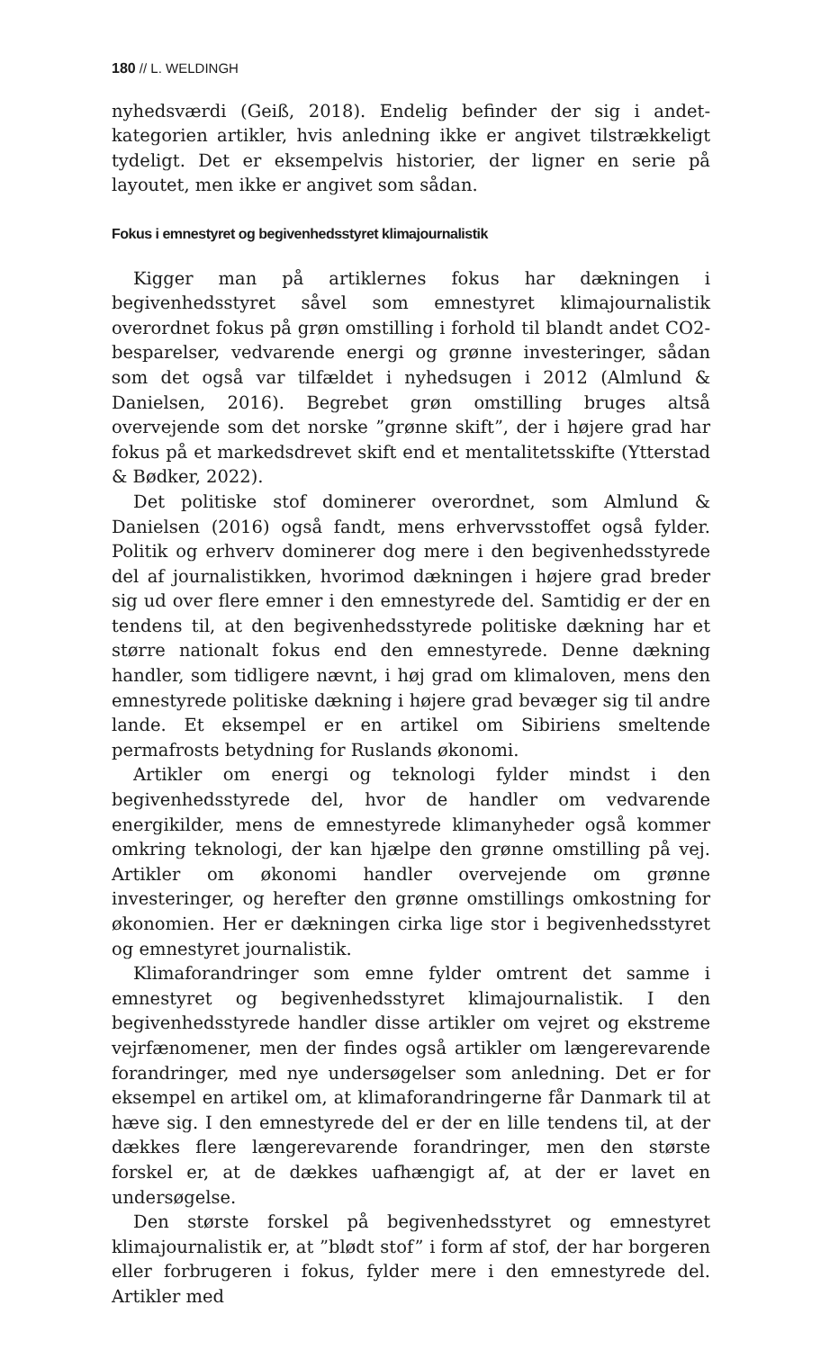180 // L. WELDINGH
nyhedsværdi (Geiß, 2018). Endelig befinder der sig i andet-kategorien artikler, hvis anledning ikke er angivet tilstrækkeligt tydeligt. Det er eksempelvis historier, der ligner en serie på layoutet, men ikke er angivet som sådan.
Fokus i emnestyret og begivenhedsstyret klimajournalistik
Kigger man på artiklernes fokus har dækningen i begivenhedsstyret såvel som emnestyret klimajournalistik overordnet fokus på grøn omstilling i forhold til blandt andet CO2- besparelser, vedvarende energi og grønne investeringer, sådan som det også var tilfældet i nyhedsugen i 2012 (Almlund & Danielsen, 2016). Begrebet grøn omstilling bruges altså overvejende som det norske ”grønne skift”, der i højere grad har fokus på et markedsdrevet skift end et mentalitetsskifte (Ytterstad & Bødker, 2022).
Det politiske stof dominerer overordnet, som Almlund & Danielsen (2016) også fandt, mens erhvervsstoffet også fylder. Politik og erhverv dominerer dog mere i den begivenhedsstyrede del af journalistikken, hvorimod dækningen i højere grad breder sig ud over flere emner i den emnestyrede del. Samtidig er der en tendens til, at den begivenhedsstyrede politiske dækning har et større nationalt fokus end den emnestyrede. Denne dækning handler, som tidligere nævnt, i høj grad om klimaloven, mens den emnestyrede politiske dækning i højere grad bevæger sig til andre lande. Et eksempel er en artikel om Sibiriens smeltende permafrosts betydning for Ruslands økonomi.
Artikler om energi og teknologi fylder mindst i den begivenhedsstyrede del, hvor de handler om vedvarende energikilder, mens de emnestyrede klimanyheder også kommer omkring teknologi, der kan hjælpe den grønne omstilling på vej. Artikler om økonomi handler overvejende om grønne investeringer, og herefter den grønne omstillings omkostning for økonomien. Her er dækningen cirka lige stor i begivenhedsstyret og emnestyret journalistik.
Klimaforandringer som emne fylder omtrent det samme i emnestyret og begivenhedsstyret klimajournalistik. I den begivenhedsstyrede handler disse artikler om vejret og ekstreme vejrfænomener, men der findes også artikler om længerevarende forandringer, med nye undersøgelser som anledning. Det er for eksempel en artikel om, at klimaforandringerne får Danmark til at hæve sig. I den emnestyrede del er der en lille tendens til, at der dækkes flere længerevarende forandringer, men den største forskel er, at de dækkes uafhængigt af, at der er lavet en undersøgelse.
Den største forskel på begivenhedsstyret og emnestyret klimajournalistik er, at ”blødt stof” i form af stof, der har borgeren eller forbrugeren i fokus, fylder mere i den emnestyrede del. Artikler med